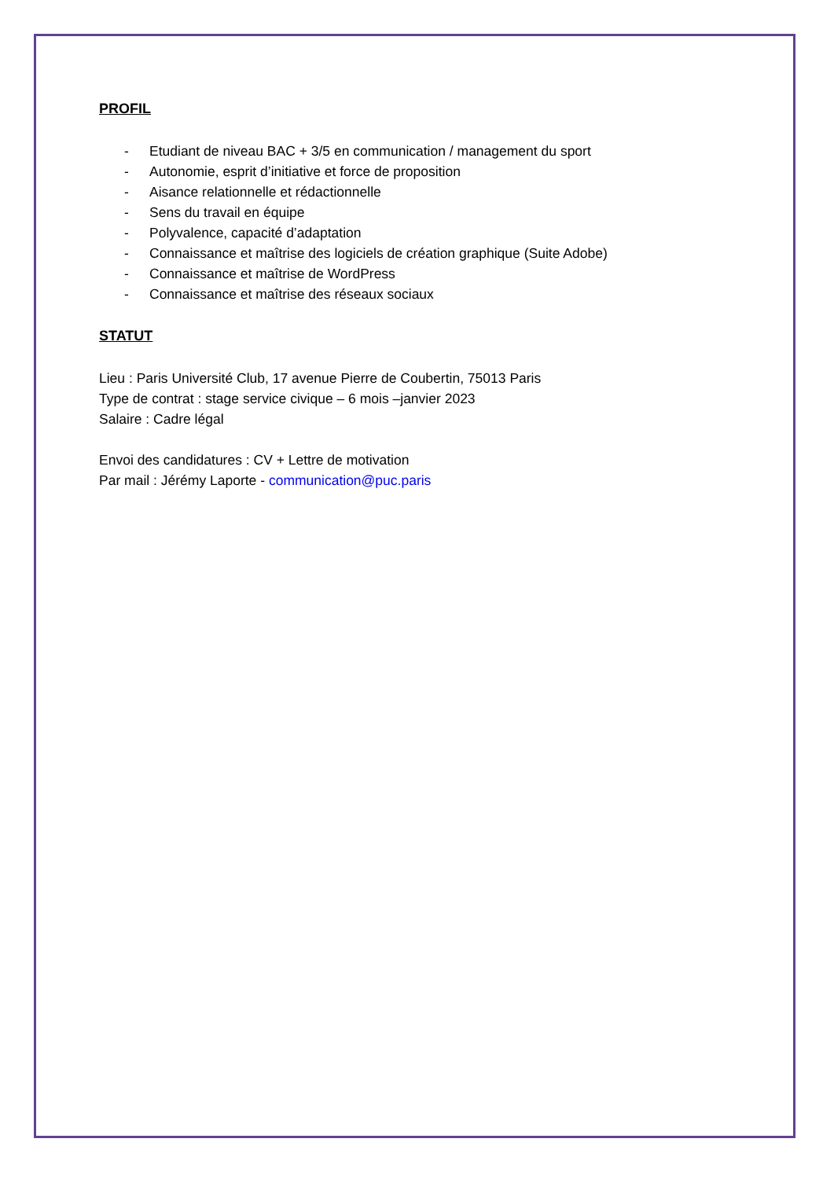PROFIL
- Etudiant de niveau BAC + 3/5 en communication / management du sport
- Autonomie, esprit d’initiative et force de proposition
- Aisance relationnelle et rédactionnelle
- Sens du travail en équipe
- Polyvalence, capacité d’adaptation
- Connaissance et maîtrise des logiciels de création graphique (Suite Adobe)
- Connaissance et maîtrise de WordPress
- Connaissance et maîtrise des réseaux sociaux
STATUT
Lieu : Paris Université Club, 17 avenue Pierre de Coubertin, 75013 Paris
Type de contrat : stage service civique – 6 mois –janvier 2023
Salaire : Cadre légal
Envoi des candidatures : CV + Lettre de motivation
Par mail : Jérémy Laporte - communication@puc.paris